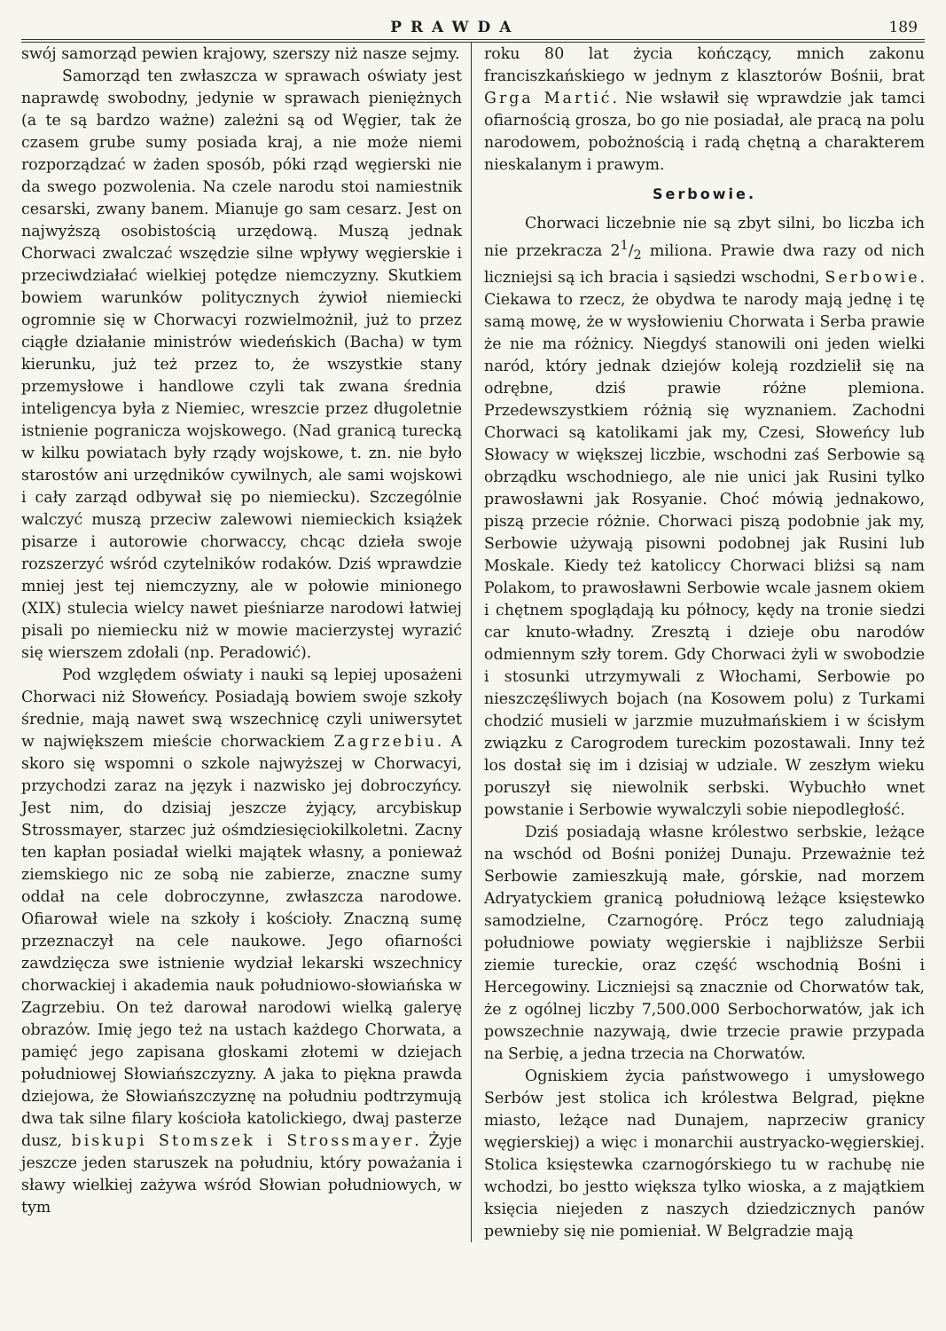PRAWDA 189
swój samorząd pewien krajowy, szerszy niż nasze sejmy.
Samorząd ten zwłaszcza w sprawach oświaty jest naprawdę swobodny, jedynie w sprawach pieniężnych (a te są bardzo ważne) zależni są od Węgier, tak że czasem grube sumy posiada kraj, a nie może niemi rozporządzać w żaden sposób, póki rząd węgierski nie da swego pozwolenia. Na czele narodu stoi namiestnik cesarski, zwany banem. Mianuje go sam cesarz. Jest on najwyższą osobistością urzędową. Muszą jednak Chorwaci zwalczać wszędzie silne wpływy węgierskie i przeciwdziałać wielkiej potędze niemczyzny. Skutkiem bowiem warunków politycznych żywioł niemiecki ogromnie się w Chorwacyi rozwielmożnił, już to przez ciągłe działanie ministrów wiedeńskich (Bacha) w tym kierunku, już też przez to, że wszystkie stany przemysłowe i handlowe czyli tak zwana średnia inteligencya była z Niemiec, wreszcie przez długoletnie istnienie pogranicza wojskowego. (Nad granicą turecką w kilku powiatach były rządy wojskowe, t. zn. nie było starostów ani urzędników cywilnych, ale sami wojskowi i cały zarząd odbywał się po niemiecku). Szczególnie walczyć muszą przeciw zalewowi niemieckich książek pisarze i autorowie chorwaccy, chcąc dzieła swoje rozszerzyć wśród czytelników rodaków. Dziś wprawdzie mniej jest tej niemczyzny, ale w połowie minionego (XIX) stulecia wielcy nawet pieśniarze narodowi łatwiej pisali po niemiecku niż w mowie macierzystej wyrazić się wierszem zdołali (np. Peradowić).
Pod względem oświaty i nauki są lepiej uposażeni Chorwaci niż Słoweńcy. Posiadają bowiem swoje szkoły średnie, mają nawet swą wszechnicę czyli uniwersytet w największem mieście chorwackiem Zagrzebiu. A skoro się wspomni o szkole najwyższej w Chorwacyi, przychodzi zaraz na język i nazwisko jej dobroczyńcy. Jest nim, do dzisiaj jeszcze żyjący, arcybiskup Strossmayer, starzec już ośmdziesięciokilkoletni. Zacny ten kapłan posiadał wielki majątek własny, a ponieważ ziemskiego nic ze sobą nie zabierze, znaczne sumy oddał na cele dobroczynne, zwłaszcza narodowe. Ofiarował wiele na szkoły i kościoły. Znaczną sumę przeznaczył na cele naukowe. Jego ofiarności zawdzięcza swe istnienie wydział lekarski wszechnicy chorwackiej i akademia nauk południowo-słowiańska w Zagrzebiu. On też darował narodowi wielką galeryę obrazów. Imię jego też na ustach każdego Chorwata, a pamięć jego zapisana głoskami złotemi w dziejach południowej Słowiańszczyzny. A jaka to piękna prawda dziejowa, że Słowiańszczyznę na południu podtrzymują dwa tak silne filary kościoła katolickiego, dwaj pasterze dusz, biskupi Stomszek i Strossmayer. Żyje jeszcze jeden staruszek na południu, który poważania i sławy wielkiej zażywa wśród Słowian południowych, w tym
roku 80 lat życia kończący, mnich zakonu franciszkańskiego w jednym z klasztorów Bośnii, brat Grga Martić. Nie wsławił się wprawdzie jak tamci ofiarnością grosza, bo go nie posiadał, ale pracą na polu narodowem, pobożnością i radą chętną a charakterem nieskalanym i prawym.
Serbowie.
Chorwaci liczebnie nie są zbyt silni, bo liczba ich nie przekracza 21/2 miliona. Prawie dwa razy od nich liczniejsi są ich bracia i sąsiedzi wschodni, Serbowie. Ciekawa to rzecz, że obydwa te narody mają jednę i tę samą mowę, że w wysłowieniu Chorwata i Serba prawie że nie ma różnicy. Niegdyś stanowili oni jeden wielki naród, który jednak dziejów koleją rozdzielił się na odrębne, dziś prawie różne plemiona. Przedewszystkiem różnią się wyznaniem. Zachodni Chorwaci są katolikami jak my, Czesi, Słoweńcy lub Słowacy w większej liczbie, wschodni zaś Serbowie są obrządku wschodniego, ale nie unici jak Rusini tylko prawosławni jak Rosyanie. Choć mówią jednakowo, piszą przecie różnie. Chorwaci piszą podobnie jak my, Serbowie używają pisowni podobnej jak Rusini lub Moskale. Kiedy też katoliccy Chorwaci bliżsi są nam Polakom, to prawosławni Serbowie wcale jasnem okiem i chętnem spoglądają ku północy, kędy na tronie siedzi car knuto-władny. Zresztą i dzieje obu narodów odmiennym szły torem. Gdy Chorwaci żyli w swobodzie i stosunki utrzymywali z Włochami, Serbowie po nieszczęśliwych bojach (na Kosowem polu) z Turkami chodzić musieli w jarzmie muzułmańskiem i w ścisłym związku z Carogrodem tureckim pozostawali. Inny też los dostał się im i dzisiaj w udziale. W zeszłym wieku poruszył się niewolnik serbski. Wybuchło wnet powstanie i Serbowie wywalczyli sobie niepodległość.
Dziś posiadają własne królestwo serbskie, leżące na wschód od Bośni poniżej Dunaju. Przeważnie też Serbowie zamieszkują małe, górskie, nad morzem Adryatyckiem granicą południową leżące księstewko samodzielne, Czarnogórę. Prócz tego zaludniają południowe powiaty węgierskie i najbliższe Serbii ziemie tureckie, oraz część wschodnią Bośni i Hercegowiny. Liczniejsi są znacznie od Chorwatów tak, że z ogólnej liczby 7,500.000 Serbochorwatów, jak ich powszechnie nazywają, dwie trzecie prawie przypada na Serbię, a jedna trzecia na Chorwatów.
Ogniskiem życia państwowego i umysłowego Serbów jest stolica ich królestwa Belgrad, piękne miasto, leżące nad Dunajem, naprzeciw granicy węgierskiej) a więc i monarchii austryacko-węgierskiej. Stolica księstewka czarnogórskiego tu w rachubę nie wchodzi, bo jestto większa tylko wioska, a z majątkiem księcia niejeden z naszych dziedzicznych panów pewnieby się nie pomieniał. W Belgradzie mają